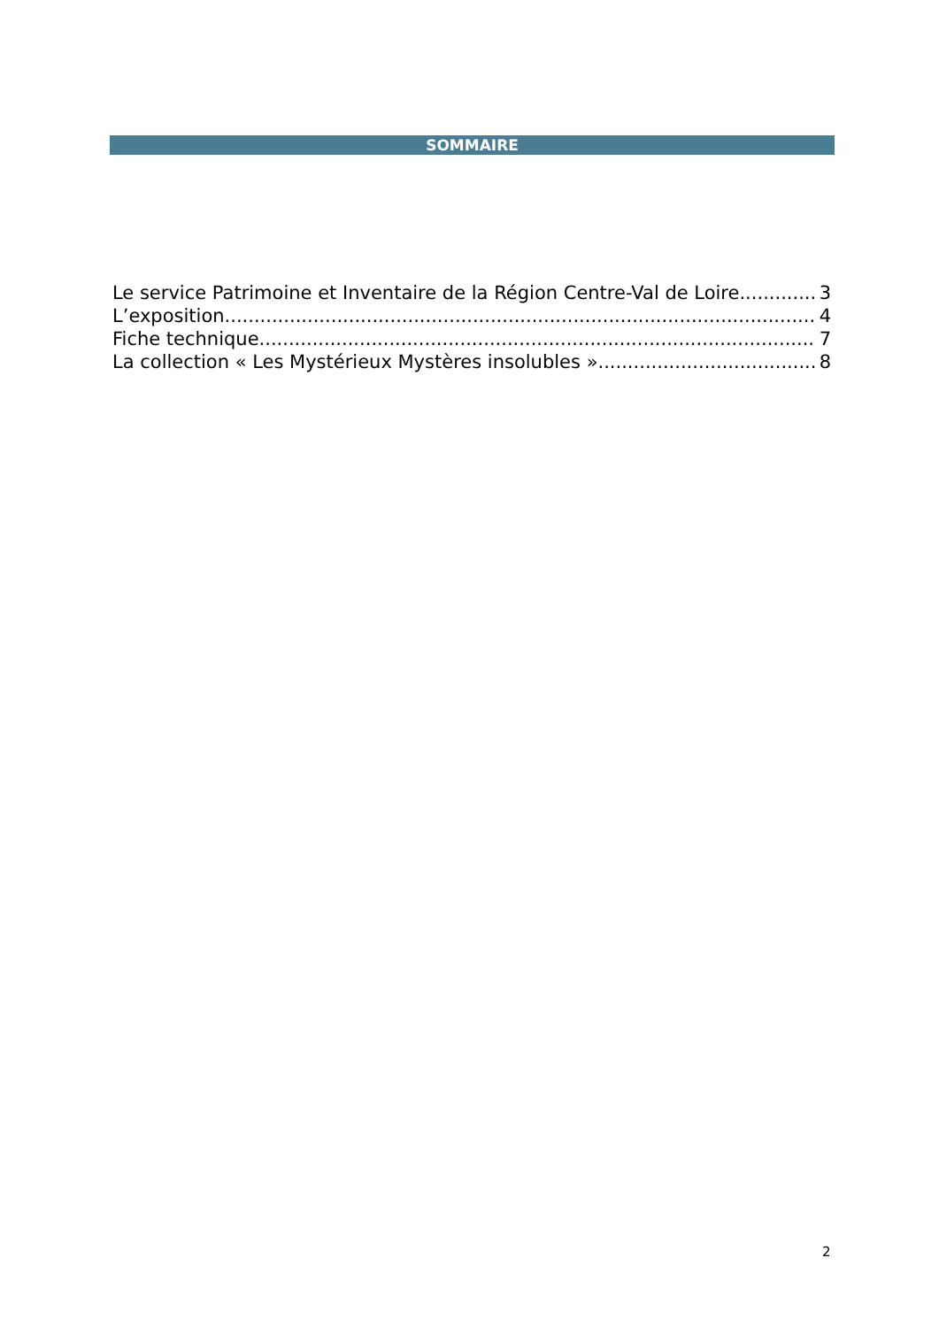SOMMAIRE
Le service Patrimoine et Inventaire de la Région Centre-Val de Loire 3
L’exposition 4
Fiche technique 7
La collection « Les Mystérieux Mystères insolubles » 8
2